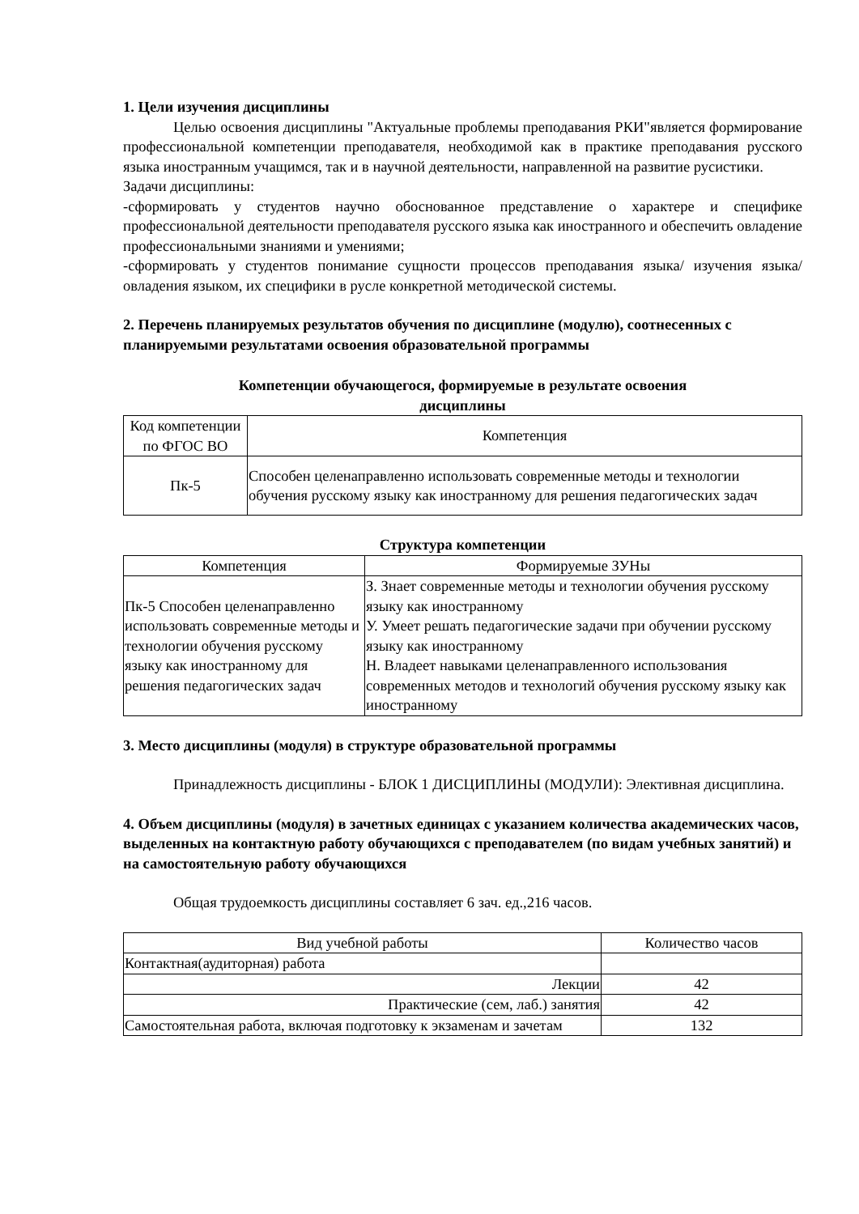1. Цели изучения дисциплины
Целью освоения дисциплины "Актуальные проблемы преподавания РКИ"является формирование профессиональной компетенции преподавателя, необходимой как в практике преподавания русского языка иностранным учащимся, так и в научной деятельности, направленной на развитие русистики.
Задачи дисциплины:
-сформировать у студентов научно обоснованное представление о характере и специфике профессиональной деятельности преподавателя русского языка как иностранного и обеспечить овладение профессиональными знаниями и умениями;
-сформировать у студентов понимание сущности процессов преподавания языка/ изучения языка/ овладения языком, их специфики в русле конкретной методической системы.
2. Перечень планируемых результатов обучения по дисциплине (модулю), соотнесенных с планируемыми результатами освоения образовательной программы
Компетенции обучающегося, формируемые в результате освоения
дисциплины
| Код компетенции по ФГОС ВО | Компетенция |
| --- | --- |
| Пк-5 | Способен целенаправленно использовать современные методы и технологии обучения русскому языку как иностранному для решения педагогических задач |
Структура компетенции
| Компетенция | Формируемые ЗУНы |
| --- | --- |
| Пк-5 Способен целенаправленно использовать современные методы и технологии обучения русскому языку как иностранному для решения педагогических задач | З. Знает современные методы и технологии обучения русскому языку как иностранному У. Умеет решать педагогические задачи при обучении русскому языку как иностранному Н. Владеет навыками целенаправленного использования современных методов и технологий обучения русскому языку как иностранному |
3. Место дисциплины (модуля) в структуре образовательной программы
Принадлежность дисциплины - БЛОК 1 ДИСЦИПЛИНЫ (МОДУЛИ): Элективная дисциплина.
4. Объем дисциплины (модуля) в зачетных единицах с указанием количества академических часов, выделенных на контактную работу обучающихся с преподавателем (по видам учебных занятий) и на самостоятельную работу обучающихся
Общая трудоемкость дисциплины составляет 6 зач. ед.,216 часов.
| Вид учебной работы | Количество часов |
| --- | --- |
| Контактная(аудиторная) работа | |
| Лекции | 42 |
| Практические (сем, лаб.) занятия | 42 |
| Самостоятельная работа, включая подготовку к экзаменам и зачетам | 132 |